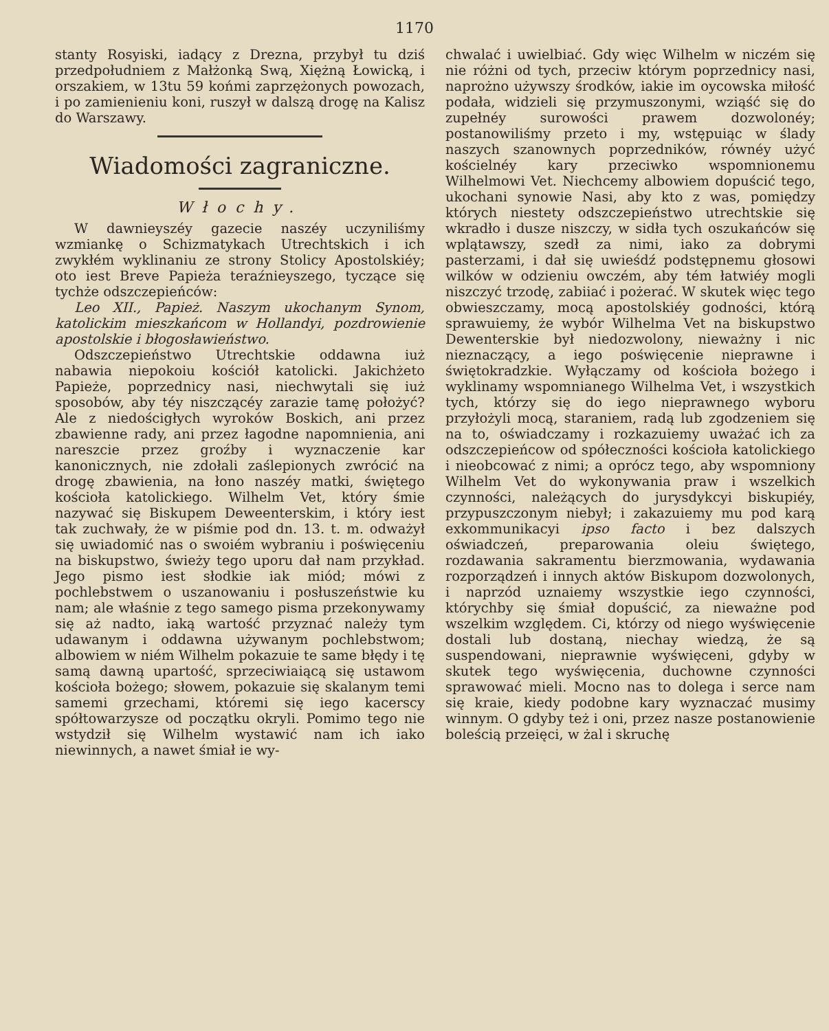1170
stanty Rosyiski, iadący z Drezna, przybył tu dziś przedpołudniem z Małżonką Swą, Xiężną Łowicką, i orszakiem, w 13tu 59 końmi zaprzężonych powozach, i po zamienieniu koni, ruszył w dalszą drogę na Kalisz do Warszawy.
Wiadomości zagraniczne.
Włochy.
W dawnieyszéy gazecie naszéy uczyniliśmy wzmiankę o Schizmatykach Utrechtskich i ich zwykłém wyklinaniu ze strony Stolicy Apostolskiéy; oto iest Breve Papieża teraźnieyszego, tyczące się tychże odszczepieńców:
Leo XII., Papież. Naszym ukochanym Synom, katolickim mieszkańcom w Hollandyi, pozdrowienie apostolskie i błogosławieństwo.
Odszczepieństwo Utrechtskie oddawna iuż nabawia niepokoiu kościół katolicki. Jakichżeto Papieże, poprzednicy nasi, niechwytali się iuż sposobów, aby téy niszczącéy zarazie tamę położyć? Ale z niedościgłych wyroków Boskich, ani przez zbawienne rady, ani przez łagodne napomnienia, ani nareszcie przez groźby i wyznaczenie kar kanonicznych, nie zdołali zaślepionych zwrócić na drogę zbawienia, na łono naszéy matki, świętego kościoła katolickiego. Wilhelm Vet, który śmie nazywać się Biskupem Deweenterskim, i który iest tak zuchwały, że w piśmie pod dn. 13. t. m. odważył się uwiadomić nas o swoiém wybraniu i poświęceniu na biskupstwo, świeży tego uporu dał nam przykład. Jego pismo iest słodkie iak miód; mówi z pochlebstwem o uszanowaniu i posłuszeństwie ku nam; ale właśnie z tego samego pisma przekonywamy się aż nadto, iaką wartość przyznać należy tym udawanym i oddawna używanym pochlebstwom; albowiem w niém Wilhelm pokazuie te same błędy i tę samą dawną upartość, sprzeciwiaiącą się ustawom kościoła bożego; słowem, pokazuie się skalanym temi samemi grzechami, któremi się iego kacerscy spółtowarzysze od początku okryli. Pomimo tego nie wstydził się Wilhelm wystawić nam ich iako niewinnych, a nawet śmiał ie wy-
chwalać i uwielbiać. Gdy więc Wilhelm w niczém się nie różni od tych, przeciw którym poprzednicy nasi, naprożno używszy środków, iakie im oycowska miłość podała, widzieli się przymuszonymi, wziąść się do zupełnéy surowości prawem dozwolonéy; postanowiliśmy przeto i my, wstępuiąc w ślady naszych szanownych poprzedników, równéy użyć kościelnéy kary przeciwko wspomnionemu Wilhelmowi Vet. Niechcemy albowiem dopuścić tego, ukochani synowie Nasi, aby kto z was, pomiędzy których niestety odszczepieństwo utrechtskie się wkradło i dusze niszczy, w sidła tych oszukańców się wplątawszy, szedł za nimi, iako za dobrymi pasterzami, i dał się uwieśdź podstępnemu głosowi wilków w odzieniu owczém, aby tém łatwiéy mogli niszczyć trzodę, zabiiać i pożerać. W skutek więc tego obwieszczamy, mocą apostolskiéy godności, którą sprawuiemy, że wybór Wilhelma Vet na biskupstwo Dewenterskie był niedozwolony, nieważny i nic nieznaczący, a iego poświęcenie nieprawne i świętokradzkie. Wyłączamy od kościoła bożego i wyklinamy wspomnianego Wilhelma Vet, i wszystkich tych, którzy się do iego nieprawnego wyboru przyłożyli mocą, staraniem, radą lub zgodzeniem się na to, oświadczamy i rozkazuiemy uważać ich za odszczepieńcow od spółeczności kościoła katolickiego i nieobcować z nimi; a oprócz tego, aby wspomniony Wilhelm Vet do wykonywania praw i wszelkich czynności, należących do jurysdykcyi biskupiéy, przypuszczonym niebył; i zakazuiemy mu pod karą exkommunikacyi ipso facto i bez dalszych oświadczeń, preparowania oleiu świętego, rozdawania sakramentu bierzmowania, wydawania rozporządzeń i innych aktów Biskupom dozwolonych, i naprzód uznaiemy wszystkie iego czynności, którychby się śmiał dopuścić, za nieważne pod wszelkim względem. Ci, którzy od niego wyświęcenie dostali lub dostaną, niechay wiedzą, że są suspendowani, nieprawnie wyświęceni, gdyby w skutek tego wyświęcenia, duchowne czynności sprawować mieli. Mocno nas to dolega i serce nam się kraie, kiedy podobne kary wyznaczać musimy winnym. O gdyby też i oni, przez nasze postanowienie boleścią przeięci, w żal i skruchę